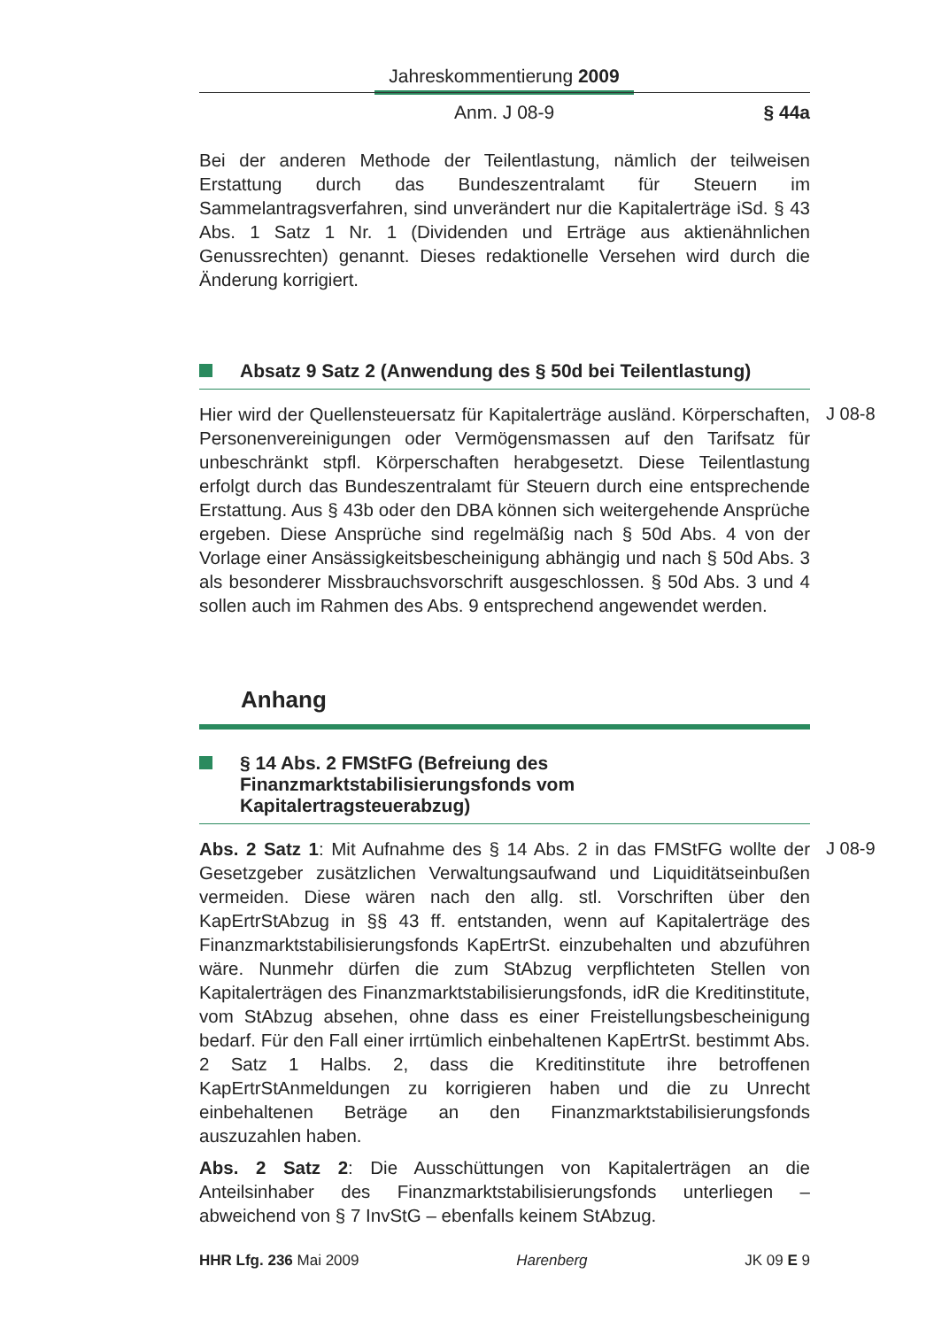Jahreskommentierung 2009
Anm. J 08-9 § 44a
Bei der anderen Methode der Teilentlastung, nämlich der teilweisen Erstattung durch das Bundeszentralamt für Steuern im Sammelantragsverfahren, sind unverändert nur die Kapitalerträge iSd. § 43 Abs. 1 Satz 1 Nr. 1 (Dividenden und Erträge aus aktienähnlichen Genussrechten) genannt. Dieses redaktionelle Versehen wird durch die Änderung korrigiert.
Absatz 9 Satz 2 (Anwendung des § 50d bei Teilentlastung)
Hier wird der Quellensteuersatz für Kapitalerträge ausländ. Körperschaften, Personenvereinigungen oder Vermögensmassen auf den Tarifsatz für unbeschränkt stpfl. Körperschaften herabgesetzt. Diese Teilentlastung erfolgt durch das Bundeszentralamt für Steuern durch eine entsprechende Erstattung. Aus § 43b oder den DBA können sich weitergehende Ansprüche ergeben. Diese Ansprüche sind regelmäßig nach § 50d Abs. 4 von der Vorlage einer Ansässigkeitsbescheinigung abhängig und nach § 50d Abs. 3 als besonderer Missbrauchsvorschrift ausgeschlossen. § 50d Abs. 3 und 4 sollen auch im Rahmen des Abs. 9 entsprechend angewendet werden.
J 08-8
Anhang
§ 14 Abs. 2 FMStFG (Befreiung des Finanzmarktstabilisierungsfonds vom Kapitalertragsteuerabzug)
Abs. 2 Satz 1: Mit Aufnahme des § 14 Abs. 2 in das FMStFG wollte der Gesetzgeber zusätzlichen Verwaltungsaufwand und Liquiditätseinbußen vermeiden. Diese wären nach den allg. stl. Vorschriften über den KapErtrStAbzug in §§ 43 ff. entstanden, wenn auf Kapitalerträge des Finanzmarktstabilisierungsfonds KapErtrSt. einzubehalten und abzuführen wäre. Nunmehr dürfen die zum StAbzug verpflichteten Stellen von Kapitalerträgen des Finanzmarktstabilisierungsfonds, idR die Kreditinstitute, vom StAbzug absehen, ohne dass es einer Freistellungsbescheinigung bedarf. Für den Fall einer irrtümlich einbehaltenen KapErtrSt. bestimmt Abs. 2 Satz 1 Halbs. 2, dass die Kreditinstitute ihre betroffenen KapErtrStAnmeldungen zu korrigieren haben und die zu Unrecht einbehaltenen Beträge an den Finanzmarktstabilisierungsfonds auszuzahlen haben.
J 08-9
Abs. 2 Satz 2: Die Ausschüttungen von Kapitalerträgen an die Anteilsinhaber des Finanzmarktstabilisierungsfonds unterliegen – abweichend von § 7 InvStG – ebenfalls keinem StAbzug.
HHR Lfg. 236 Mai 2009 Harenberg JK 09 E 9